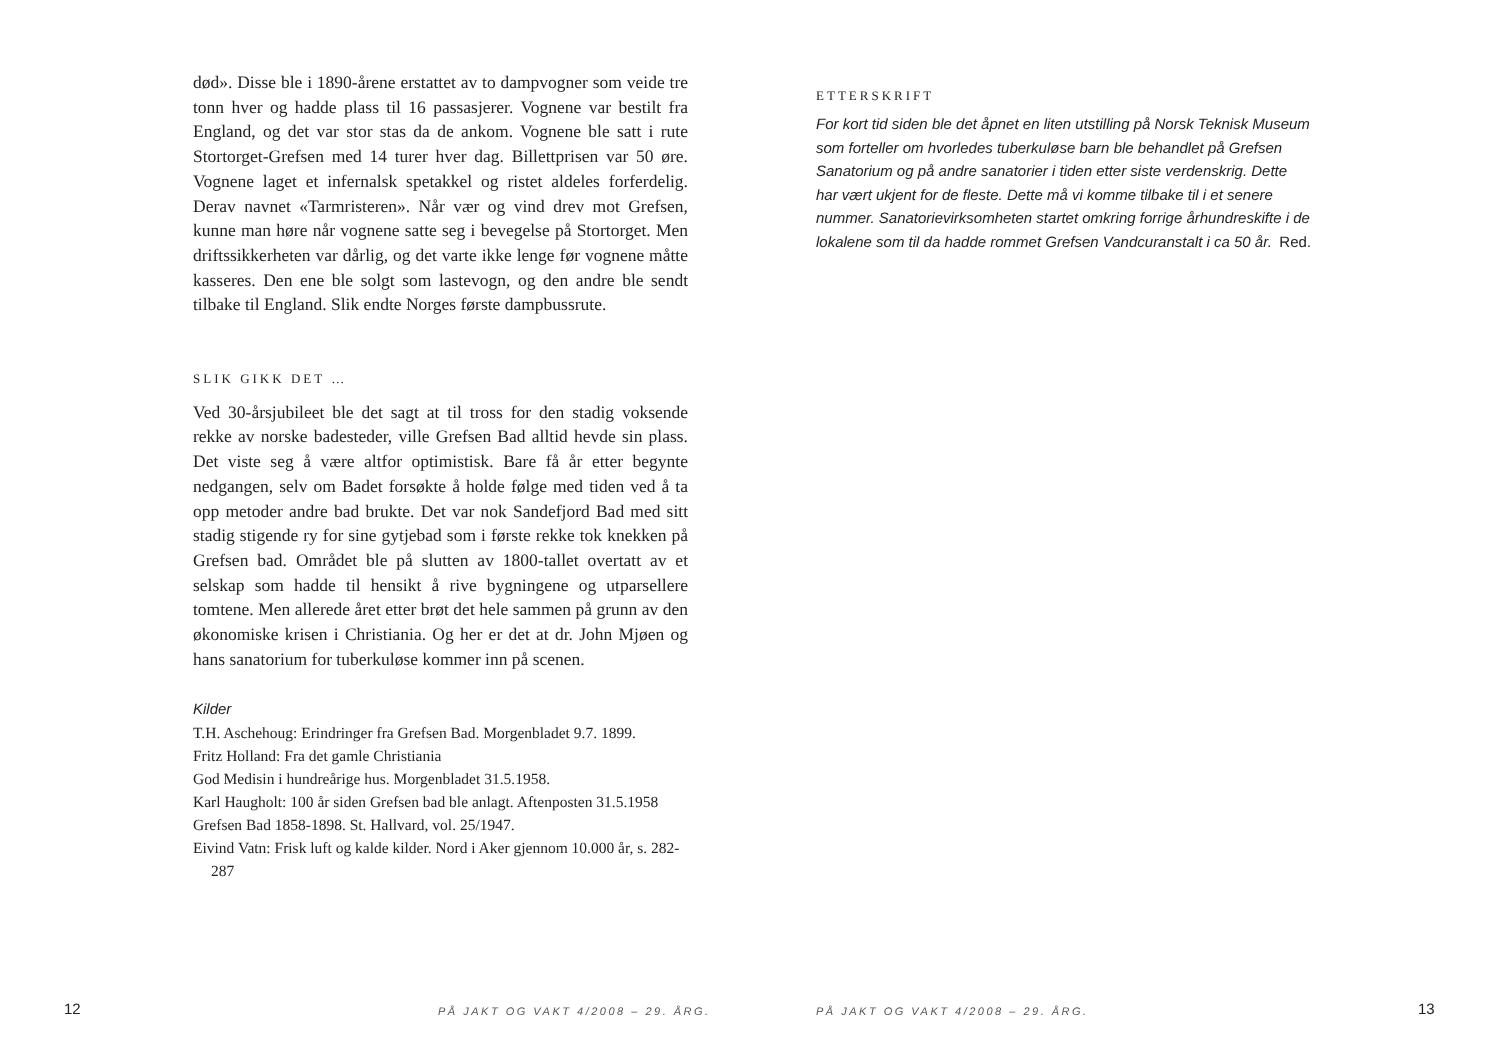død». Disse ble i 1890-årene erstattet av to dampvogner som veide tre tonn hver og hadde plass til 16 passasjerer. Vognene var bestilt fra England, og det var stor stas da de ankom. Vognene ble satt i rute Stortorget-Grefsen med 14 turer hver dag. Billettprisen var 50 øre. Vognene laget et infernalsk spetakkel og ristet aldeles forferdelig. Derav navnet «Tarmristeren». Når vær og vind drev mot Grefsen, kunne man høre når vognene satte seg i bevegelse på Stortorget. Men driftssikkerheten var dårlig, og det varte ikke lenge før vognene måtte kasseres. Den ene ble solgt som lastevogn, og den andre ble sendt tilbake til England. Slik endte Norges første dampbussrute.
SLIK GIKK DET …
Ved 30-årsjubileet ble det sagt at til tross for den stadig voksende rekke av norske badesteder, ville Grefsen Bad alltid hevde sin plass. Det viste seg å være altfor optimistisk. Bare få år etter begynte nedgangen, selv om Badet forsøkte å holde følge med tiden ved å ta opp metoder andre bad brukte. Det var nok Sandefjord Bad med sitt stadig stigende ry for sine gytjebad som i første rekke tok knekken på Grefsen bad. Området ble på slutten av 1800-tallet overtatt av et selskap som hadde til hensikt å rive bygningene og utparsellere tomtene. Men allerede året etter brøt det hele sammen på grunn av den økonomiske krisen i Christiania. Og her er det at dr. John Mjøen og hans sanatorium for tuberkuløse kommer inn på scenen.
Kilder
T.H. Aschehoug: Erindringer fra Grefsen Bad. Morgenbladet 9.7. 1899.
Fritz Holland: Fra det gamle Christiania
God Medisin i hundreårige hus. Morgenbladet 31.5.1958.
Karl Haugholt: 100 år siden Grefsen bad ble anlagt. Aftenposten 31.5.1958
Grefsen Bad 1858-1898. St. Hallvard, vol. 25/1947.
Eivind Vatn: Frisk luft og kalde kilder. Nord i Aker gjennom 10.000 år, s. 282-287
12 PÅ JAKT OG VAKT 4/2008 – 29. ÅRG.
ETTERSKRIFT
For kort tid siden ble det åpnet en liten utstilling på Norsk Teknisk Museum som forteller om hvorledes tuberkuløse barn ble behandlet på Grefsen Sanatorium og på andre sanatorier i tiden etter siste verdenskrig. Dette har vært ukjent for de fleste. Dette må vi komme tilbake til i et senere nummer. Sanatorievirksomheten startet omkring forrige århundreskifte i de lokalene som til da hadde rommet Grefsen Vandcuranstalt i ca 50 år. Red.
PÅ JAKT OG VAKT 4/2008 – 29. ÅRG. 13